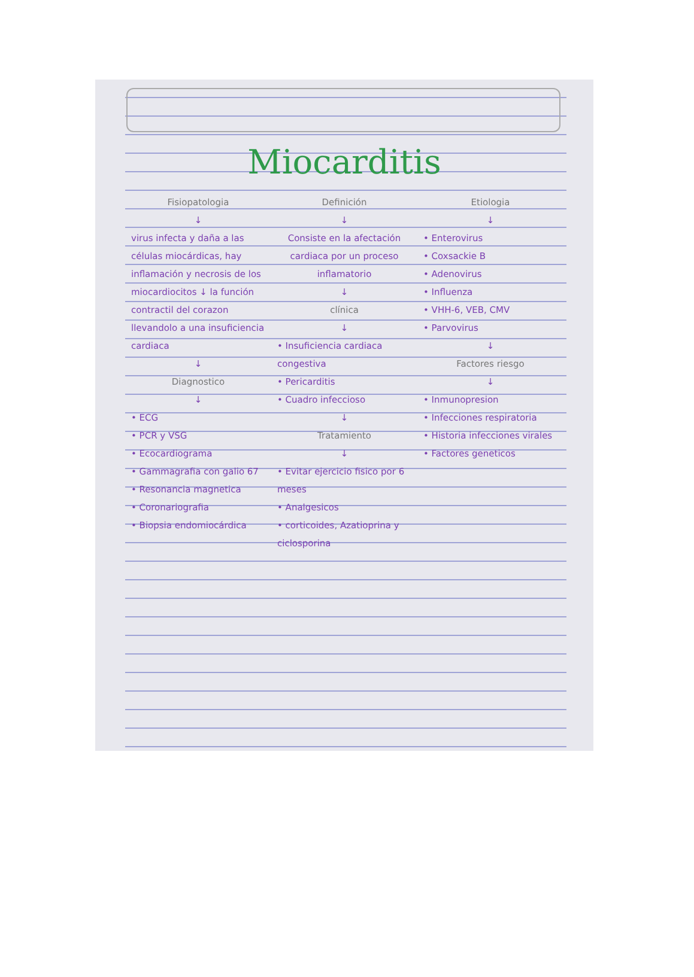Miocarditis
Fisiopatologia
↓
virus infecta y daña a las células miocárdicas, hay inflamación y necrosis de los miocardiocitos ↓ la función contractil del corazon llevandolo a una insuficiencia cardiaca
↓
Diagnostico
↓
• ECG
• PCR y VSG
• Ecocardiograma
• Gammagrafia con galio 67
• Resonancia magnetica
• Coronariografia
• Biopsia endomiocárdica
Definición
↓
Consiste en la afectación cardiaca por un proceso inflamatorio
↓
clínica
↓
• Insuficiencia cardiaca congestiva
• Pericarditis
• Cuadro infeccioso
↓
Tratamiento
↓
• Evitar ejercicio fisico por 6 meses
• Analgesicos
• corticoides, Azatioprina y ciclosporina
Etiologia
↓
• Enterovirus
• Coxsackie B
• Adenovirus
• Influenza
• VHH-6, VEB, CMV
• Parvovirus
↓
Factores riesgo
↓
• Inmunopresion
• Infecciones respiratoria
• Historia infecciones virales
• Factores geneticos